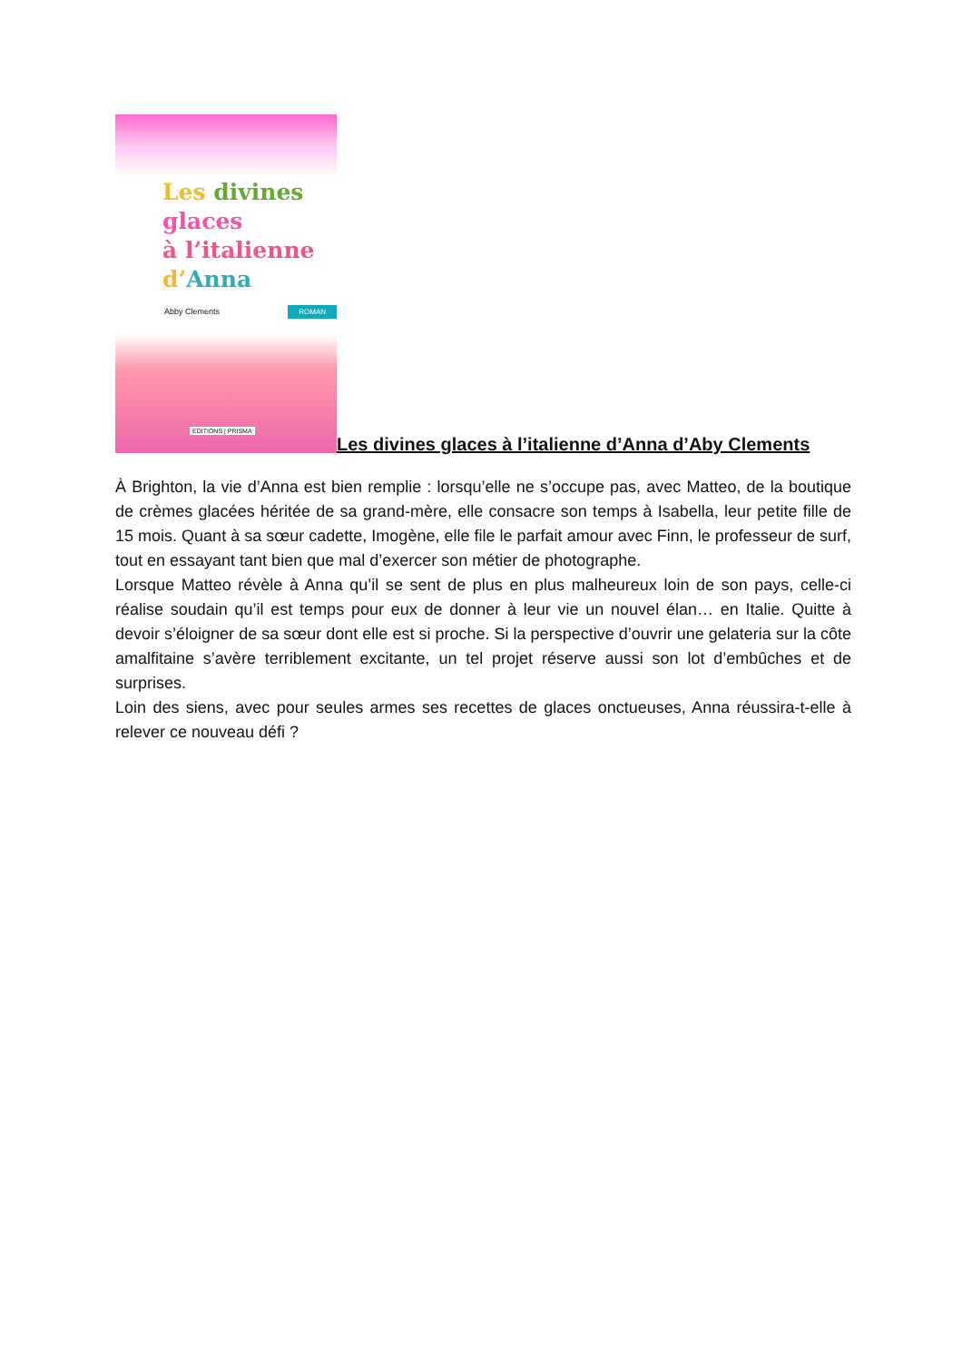Les divines
glaces
à l’italienne
d’Anna
Abby Clements
ROMAN
EDITIONS | PRISMA
Les divines glaces à l’italienne d’Anna d’Aby Clements
À Brighton, la vie d’Anna est bien remplie : lorsqu’elle ne s’occupe pas, avec Matteo, de la boutique de crèmes glacées héritée de sa grand-mère, elle consacre son temps à Isabella, leur petite fille de 15 mois. Quant à sa sœur cadette, Imogène, elle file le parfait amour avec Finn, le professeur de surf, tout en essayant tant bien que mal d’exercer son métier de photographe.
Lorsque Matteo révèle à Anna qu’il se sent de plus en plus malheureux loin de son pays, celle-ci réalise soudain qu’il est temps pour eux de donner à leur vie un nouvel élan… en Italie. Quitte à devoir s’éloigner de sa sœur dont elle est si proche. Si la perspective d’ouvrir une gelateria sur la côte amalfitaine s’avère terriblement excitante, un tel projet réserve aussi son lot d’embûches et de surprises.
Loin des siens, avec pour seules armes ses recettes de glaces onctueuses, Anna réussira-t-elle à relever ce nouveau défi ?